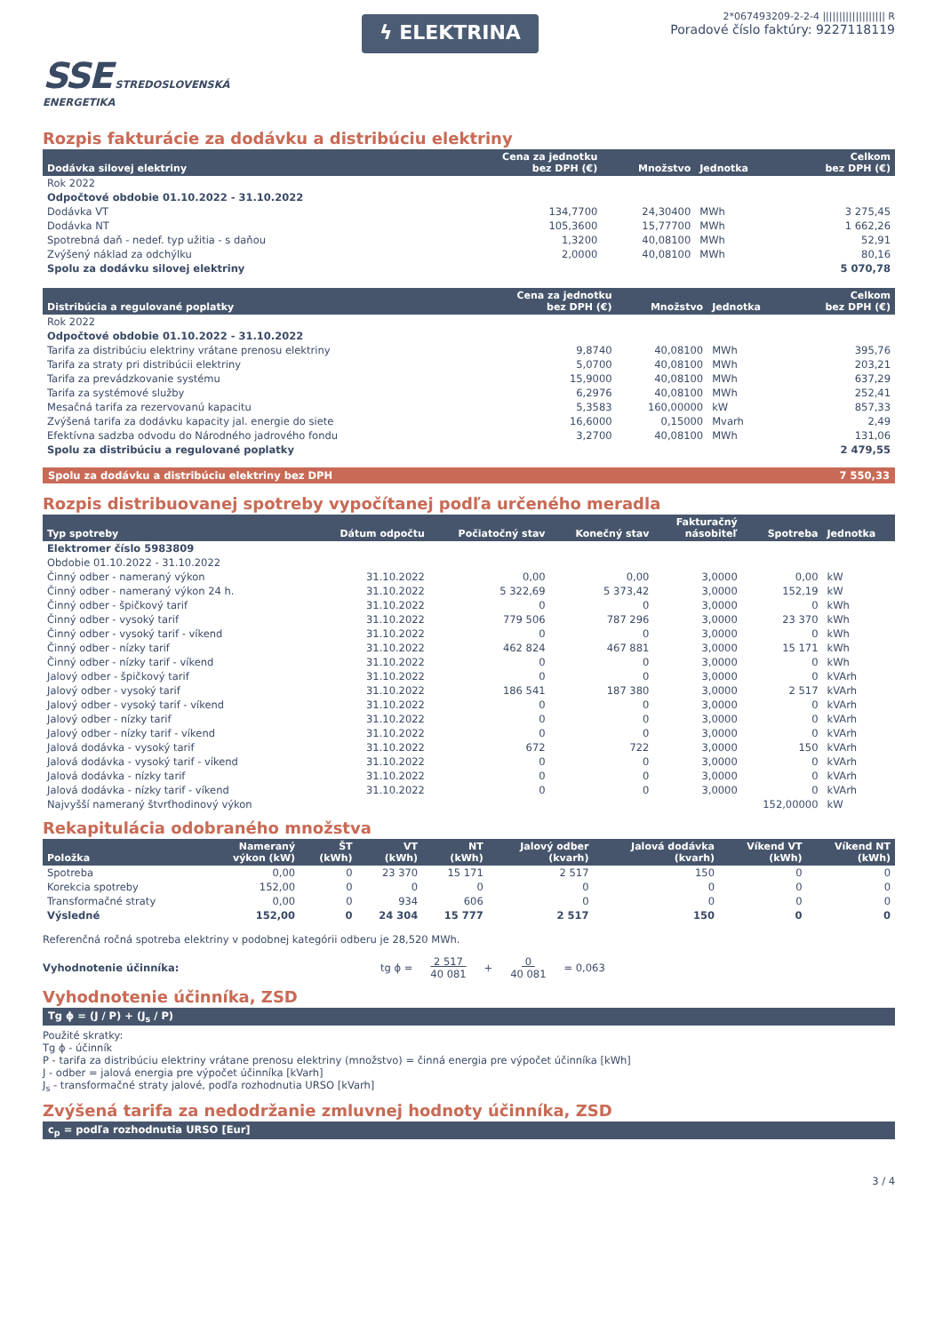SSE STREDOSLOVENSKÁ
ENERGETIKA
ϟ ELEKTRINA
2*067493209-2-2-4 ||||||||||||||||||| R
Poradové číslo faktúry: 9227118119
Rozpis fakturácie za dodávku a distribúciu elektriny
| Dodávka silovej elektriny | Cena za jednotku bez DPH (€) | Množstvo | Jednotka | Celkom bez DPH (€) |
| --- | --- | --- | --- | --- |
| Rok 2022 | | | | |
| Odpočtové obdobie 01.10.2022 - 31.10.2022 | | | | |
| Dodávka VT | 134,7700 | 24,30400 | MWh | 3 275,45 |
| Dodávka NT | 105,3600 | 15,77700 | MWh | 1 662,26 |
| Spotrebná daň - nedef. typ užitia - s daňou | 1,3200 | 40,08100 | MWh | 52,91 |
| Zvýšený náklad za odchýlku | 2,0000 | 40,08100 | MWh | 80,16 |
| Spolu za dodávku silovej elektriny | | | | 5 070,78 |
| Distribúcia a regulované poplatky | Cena za jednotku bez DPH (€) | Množstvo | Jednotka | Celkom bez DPH (€) |
| --- | --- | --- | --- | --- |
| Rok 2022 | | | | |
| Odpočtové obdobie 01.10.2022 - 31.10.2022 | | | | |
| Tarifa za distribúciu elektriny vrátane prenosu elektriny | 9,8740 | 40,08100 | MWh | 395,76 |
| Tarifa za straty pri distribúcii elektriny | 5,0700 | 40,08100 | MWh | 203,21 |
| Tarifa za prevádzkovanie systému | 15,9000 | 40,08100 | MWh | 637,29 |
| Tarifa za systémové služby | 6,2976 | 40,08100 | MWh | 252,41 |
| Mesačná tarifa za rezervovanú kapacitu | 5,3583 | 160,00000 | kW | 857,33 |
| Zvýšená tarifa za dodávku kapacity jal. energie do siete | 16,6000 | 0,15000 | Mvarh | 2,49 |
| Efektívna sadzba odvodu do Národného jadrového fondu | 3,2700 | 40,08100 | MWh | 131,06 |
| Spolu za distribúciu a regulované poplatky | | | | 2 479,55 |
Spolu za dodávku a distribúciu elektriny bez DPH 7 550,33
Rozpis distribuovanej spotreby vypočítanej podľa určeného meradla
| Typ spotreby | Dátum odpočtu | Počiatočný stav | Konečný stav | Fakturačný násobiteľ | Spotreba | Jednotka |
| --- | --- | --- | --- | --- | --- | --- |
| Elektromer číslo 5983809 | | | | | | |
| Obdobie 01.10.2022 - 31.10.2022 | | | | | | |
| Činný odber - nameraný výkon | 31.10.2022 | 0,00 | 0,00 | 3,0000 | 0,00 | kW |
| Činný odber - nameraný výkon 24 h. | 31.10.2022 | 5 322,69 | 5 373,42 | 3,0000 | 152,19 | kW |
| Činný odber - špičkový tarif | 31.10.2022 | 0 | 0 | 3,0000 | 0 | kWh |
| Činný odber - vysoký tarif | 31.10.2022 | 779 506 | 787 296 | 3,0000 | 23 370 | kWh |
| Činný odber - vysoký tarif - víkend | 31.10.2022 | 0 | 0 | 3,0000 | 0 | kWh |
| Činný odber - nízky tarif | 31.10.2022 | 462 824 | 467 881 | 3,0000 | 15 171 | kWh |
| Činný odber - nízky tarif - víkend | 31.10.2022 | 0 | 0 | 3,0000 | 0 | kWh |
| Jalový odber - špičkový tarif | 31.10.2022 | 0 | 0 | 3,0000 | 0 | kVArh |
| Jalový odber - vysoký tarif | 31.10.2022 | 186 541 | 187 380 | 3,0000 | 2 517 | kVArh |
| Jalový odber - vysoký tarif - víkend | 31.10.2022 | 0 | 0 | 3,0000 | 0 | kVArh |
| Jalový odber - nízky tarif | 31.10.2022 | 0 | 0 | 3,0000 | 0 | kVArh |
| Jalový odber - nízky tarif - víkend | 31.10.2022 | 0 | 0 | 3,0000 | 0 | kVArh |
| Jalová dodávka - vysoký tarif | 31.10.2022 | 672 | 722 | 3,0000 | 150 | kVArh |
| Jalová dodávka - vysoký tarif - víkend | 31.10.2022 | 0 | 0 | 3,0000 | 0 | kVArh |
| Jalová dodávka - nízky tarif | 31.10.2022 | 0 | 0 | 3,0000 | 0 | kVArh |
| Jalová dodávka - nízky tarif - víkend | 31.10.2022 | 0 | 0 | 3,0000 | 0 | kVArh |
| Najvyšší nameraný štvrťhodinový výkon | | | | | 152,00000 | kW |
Rekapitulácia odobraného množstva
| Položka | Nameraný výkon (kW) | ŠT (kWh) | VT (kWh) | NT (kWh) | Jalový odber (kvarh) | Jalová dodávka (kvarh) | Víkend VT (kWh) | Víkend NT (kWh) |
| --- | --- | --- | --- | --- | --- | --- | --- | --- |
| Spotreba | 0,00 | 0 | 23 370 | 15 171 | 2 517 | 150 | 0 | 0 |
| Korekcia spotreby | 152,00 | 0 | 0 | 0 | 0 | 0 | 0 | 0 |
| Transformačné straty | 0,00 | 0 | 934 | 606 | 0 | 0 | 0 | 0 |
| Výsledné | 152,00 | 0 | 24 304 | 15 777 | 2 517 | 150 | 0 | 0 |
Referenčná ročná spotreba elektriny v podobnej kategórii odberu je 28,520 MWh.
Vyhodnotenie účinníka: tg ϕ = 2 517
40 081 + 0
40 081 = 0,063
Vyhodnotenie účinníka, ZSD
Tg ϕ = (J / P) + (J<sub>s</sub> / P)
Použité skratky:
Tg ϕ - účinník
P - tarifa za distribúciu elektriny vrátane prenosu elektriny (množstvo) = činná energia pre výpočet účinníka [kWh]
J - odber = jalová energia pre výpočet účinníka [kVarh]
J<sub>s</sub> - transformačné straty jalové, podľa rozhodnutia URSO [kVarh]
Zvýšená tarifa za nedodržanie zmluvnej hodnoty účinníka, ZSD
c<sub>p</sub> = podľa rozhodnutia URSO [Eur]
3 / 4